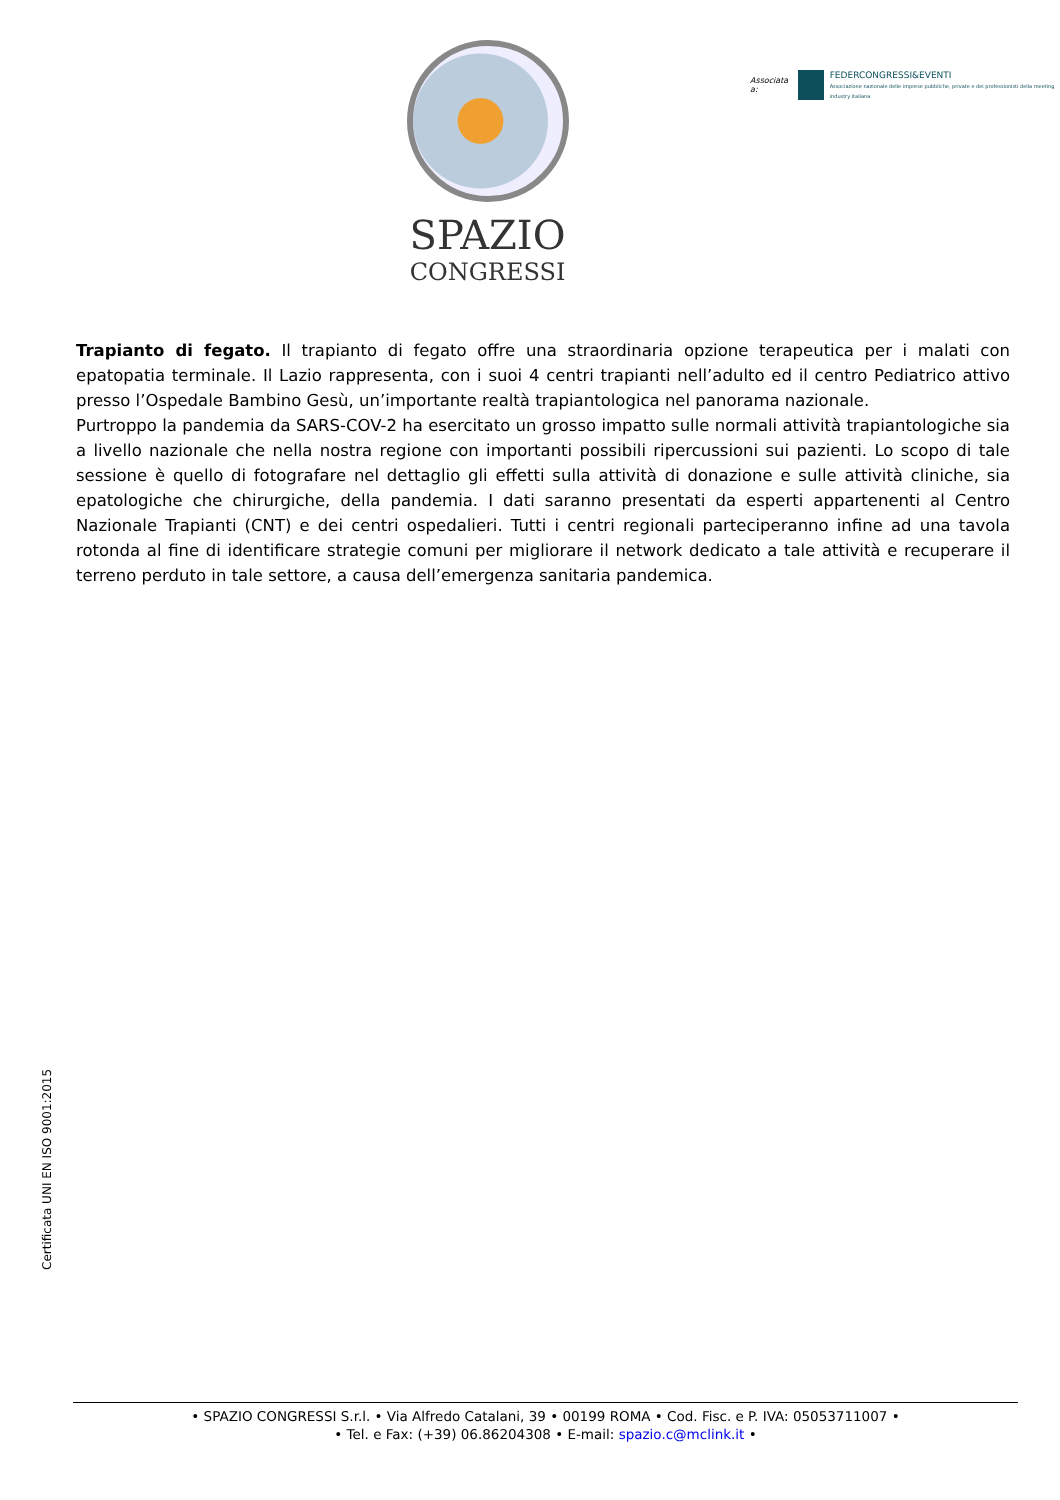SPAZIO
CONGRESSI
Associata a:
FEDERCONGRESSI&EVENTI
Associazione nazionale delle imprese pubbliche, private e dei professionisti della meeting industry italiana
Trapianto di fegato. Il trapianto di fegato offre una straordinaria opzione terapeutica per i malati con epatopatia terminale. Il Lazio rappresenta, con i suoi 4 centri trapianti nell’adulto ed il centro Pediatrico attivo presso l’Ospedale Bambino Gesù, un’importante realtà trapiantologica nel panorama nazionale.
Purtroppo la pandemia da SARS-COV-2 ha esercitato un grosso impatto sulle normali attività trapiantologiche sia a livello nazionale che nella nostra regione con importanti possibili ripercussioni sui pazienti. Lo scopo di tale sessione è quello di fotografare nel dettaglio gli effetti sulla attività di donazione e sulle attività cliniche, sia epatologiche che chirurgiche, della pandemia. I dati saranno presentati da esperti appartenenti al Centro Nazionale Trapianti (CNT) e dei centri ospedalieri. Tutti i centri regionali parteciperanno infine ad una tavola rotonda al fine di identificare strategie comuni per migliorare il network dedicato a tale attività e recuperare il terreno perduto in tale settore, a causa dell’emergenza sanitaria pandemica.
Certificata UNI EN ISO 9001:2015
• SPAZIO CONGRESSI S.r.l. • Via Alfredo Catalani, 39 • 00199 ROMA • Cod. Fisc. e P. IVA: 05053711007 •
• Tel. e Fax: (+39) 06.86204308 • E-mail: spazio.c@mclink.it •